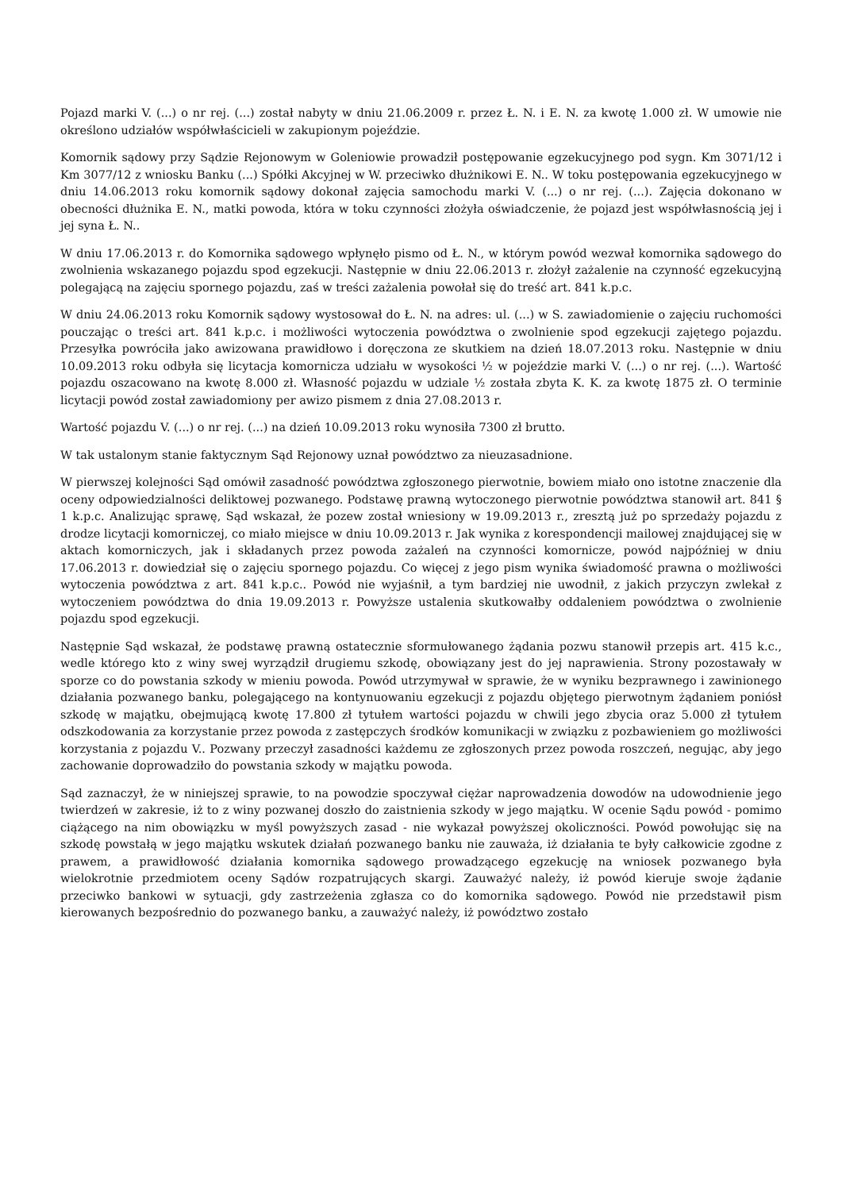Pojazd marki V. (...) o nr rej. (...) został nabyty w dniu 21.06.2009 r. przez Ł. N. i E. N. za kwotę 1.000 zł. W umowie nie określono udziałów współwłaścicieli w zakupionym pojeździe.
Komornik sądowy przy Sądzie Rejonowym w Goleniowie prowadził postępowanie egzekucyjnego pod sygn. Km 3071/12 i Km 3077/12 z wniosku Banku (...) Spółki Akcyjnej w W. przeciwko dłużnikowi E. N.. W toku postępowania egzekucyjnego w dniu 14.06.2013 roku komornik sądowy dokonał zajęcia samochodu marki V. (...) o nr rej. (...). Zajęcia dokonano w obecności dłużnika E. N., matki powoda, która w toku czynności złożyła oświadczenie, że pojazd jest współwłasnością jej i jej syna Ł. N..
W dniu 17.06.2013 r. do Komornika sądowego wpłynęło pismo od Ł. N., w którym powód wezwał komornika sądowego do zwolnienia wskazanego pojazdu spod egzekucji. Następnie w dniu 22.06.2013 r. złożył zażalenie na czynność egzekucyjną polegającą na zajęciu spornego pojazdu, zaś w treści zażalenia powołał się do treść art. 841 k.p.c.
W dniu 24.06.2013 roku Komornik sądowy wystosował do Ł. N. na adres: ul. (...) w S. zawiadomienie o zajęciu ruchomości pouczając o treści art. 841 k.p.c. i możliwości wytoczenia powództwa o zwolnienie spod egzekucji zajętego pojazdu. Przesyłka powróciła jako awizowana prawidłowo i doręczona ze skutkiem na dzień 18.07.2013 roku. Następnie w dniu 10.09.2013 roku odbyła się licytacja komornicza udziału w wysokości ½ w pojeździe marki V. (...) o nr rej. (...). Wartość pojazdu oszacowano na kwotę 8.000 zł. Własność pojazdu w udziale ½ została zbyta K. K. za kwotę 1875 zł. O terminie licytacji powód został zawiadomiony per awizo pismem z dnia 27.08.2013 r.
Wartość pojazdu V. (...) o nr rej. (...) na dzień 10.09.2013 roku wynosiła 7300 zł brutto.
W tak ustalonym stanie faktycznym Sąd Rejonowy uznał powództwo za nieuzasadnione.
W pierwszej kolejności Sąd omówił zasadność powództwa zgłoszonego pierwotnie, bowiem miało ono istotne znaczenie dla oceny odpowiedzialności deliktowej pozwanego. Podstawę prawną wytoczonego pierwotnie powództwa stanowił art. 841 § 1 k.p.c. Analizując sprawę, Sąd wskazał, że pozew został wniesiony w 19.09.2013 r., zresztą już po sprzedaży pojazdu z drodze licytacji komorniczej, co miało miejsce w dniu 10.09.2013 r. Jak wynika z korespondencji mailowej znajdującej się w aktach komorniczych, jak i składanych przez powoda zażaleń na czynności komornicze, powód najpóźniej w dniu 17.06.2013 r. dowiedział się o zajęciu spornego pojazdu. Co więcej z jego pism wynika świadomość prawna o możliwości wytoczenia powództwa z art. 841 k.p.c.. Powód nie wyjaśnił, a tym bardziej nie uwodnił, z jakich przyczyn zwlekał z wytoczeniem powództwa do dnia 19.09.2013 r. Powyższe ustalenia skutkowałby oddaleniem powództwa o zwolnienie pojazdu spod egzekucji.
Następnie Sąd wskazał, że podstawę prawną ostatecznie sformułowanego żądania pozwu stanowił przepis art. 415 k.c., wedle którego kto z winy swej wyrządził drugiemu szkodę, obowiązany jest do jej naprawienia. Strony pozostawały w sporze co do powstania szkody w mieniu powoda. Powód utrzymywał w sprawie, że w wyniku bezprawnego i zawinionego działania pozwanego banku, polegającego na kontynuowaniu egzekucji z pojazdu objętego pierwotnym żądaniem poniósł szkodę w majątku, obejmującą kwotę 17.800 zł tytułem wartości pojazdu w chwili jego zbycia oraz 5.000 zł tytułem odszkodowania za korzystanie przez powoda z zastępczych środków komunikacji w związku z pozbawieniem go możliwości korzystania z pojazdu V.. Pozwany przeczył zasadności każdemu ze zgłoszonych przez powoda roszczeń, negując, aby jego zachowanie doprowadziło do powstania szkody w majątku powoda.
Sąd zaznaczył, że w niniejszej sprawie, to na powodzie spoczywał ciężar naprowadzenia dowodów na udowodnienie jego twierdzeń w zakresie, iż to z winy pozwanej doszło do zaistnienia szkody w jego majątku. W ocenie Sądu powód - pomimo ciążącego na nim obowiązku w myśl powyższych zasad - nie wykazał powyższej okoliczności. Powód powołując się na szkodę powstałą w jego majątku wskutek działań pozwanego banku nie zauważa, iż działania te były całkowicie zgodne z prawem, a prawidłowość działania komornika sądowego prowadzącego egzekucję na wniosek pozwanego była wielokrotnie przedmiotem oceny Sądów rozpatrujących skargi. Zauważyć należy, iż powód kieruje swoje żądanie przeciwko bankowi w sytuacji, gdy zastrzeżenia zgłasza co do komornika sądowego. Powód nie przedstawił pism kierowanych bezpośrednio do pozwanego banku, a zauważyć należy, iż powództwo zostało